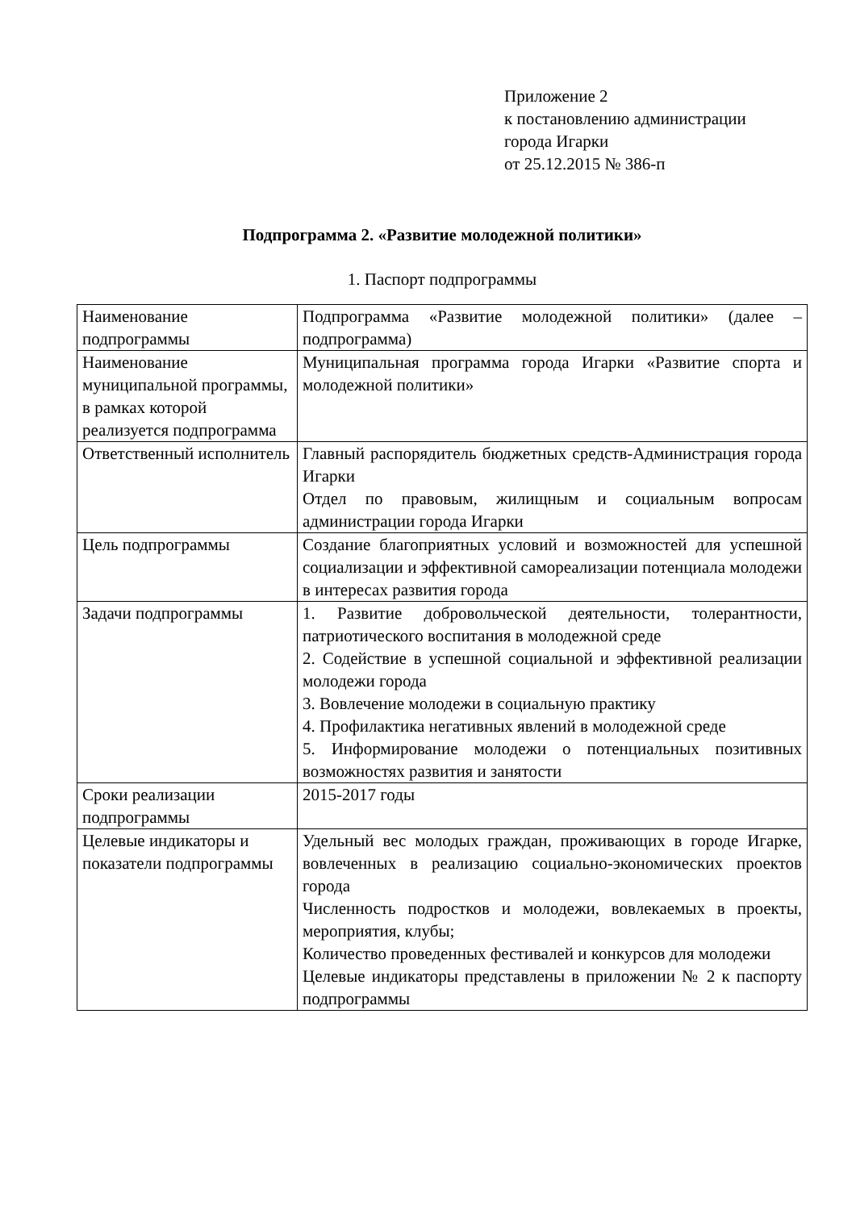Приложение 2
к постановлению администрации
города Игарки
от 25.12.2015 № 386-п
Подпрограмма 2. «Развитие молодежной политики»
1. Паспорт подпрограммы
| Наименование подпрограммы | Подпрограмма «Развитие молодежной политики» (далее – подпрограмма) |
| Наименование муниципальной программы, в рамках которой реализуется подпрограмма | Муниципальная программа города Игарки «Развитие спорта и молодежной политики» |
| Ответственный исполнитель | Главный распорядитель бюджетных средств-Администрация города Игарки Отдел по правовым, жилищным и социальным вопросам администрации города Игарки |
| Цель подпрограммы | Создание благоприятных условий и возможностей для успешной социализации и эффективной самореализации потенциала молодежи в интересах развития города |
| Задачи подпрограммы | 1. Развитие добровольческой деятельности, толерантности, патриотического воспитания в молодежной среде 2. Содействие в успешной социальной и эффективной реализации молодежи города 3. Вовлечение молодежи в социальную практику 4. Профилактика негативных явлений в молодежной среде 5. Информирование молодежи о потенциальных позитивных возможностях развития и занятости |
| Сроки реализации подпрограммы | 2015-2017 годы |
| Целевые индикаторы и показатели подпрограммы | Удельный вес молодых граждан, проживающих в городе Игарке, вовлеченных в реализацию социально-экономических проектов города Численность подростков и молодежи, вовлекаемых в проекты, мероприятия, клубы; Количество проведенных фестивалей и конкурсов для молодежи Целевые индикаторы представлены в приложении № 2 к паспорту подпрограммы |